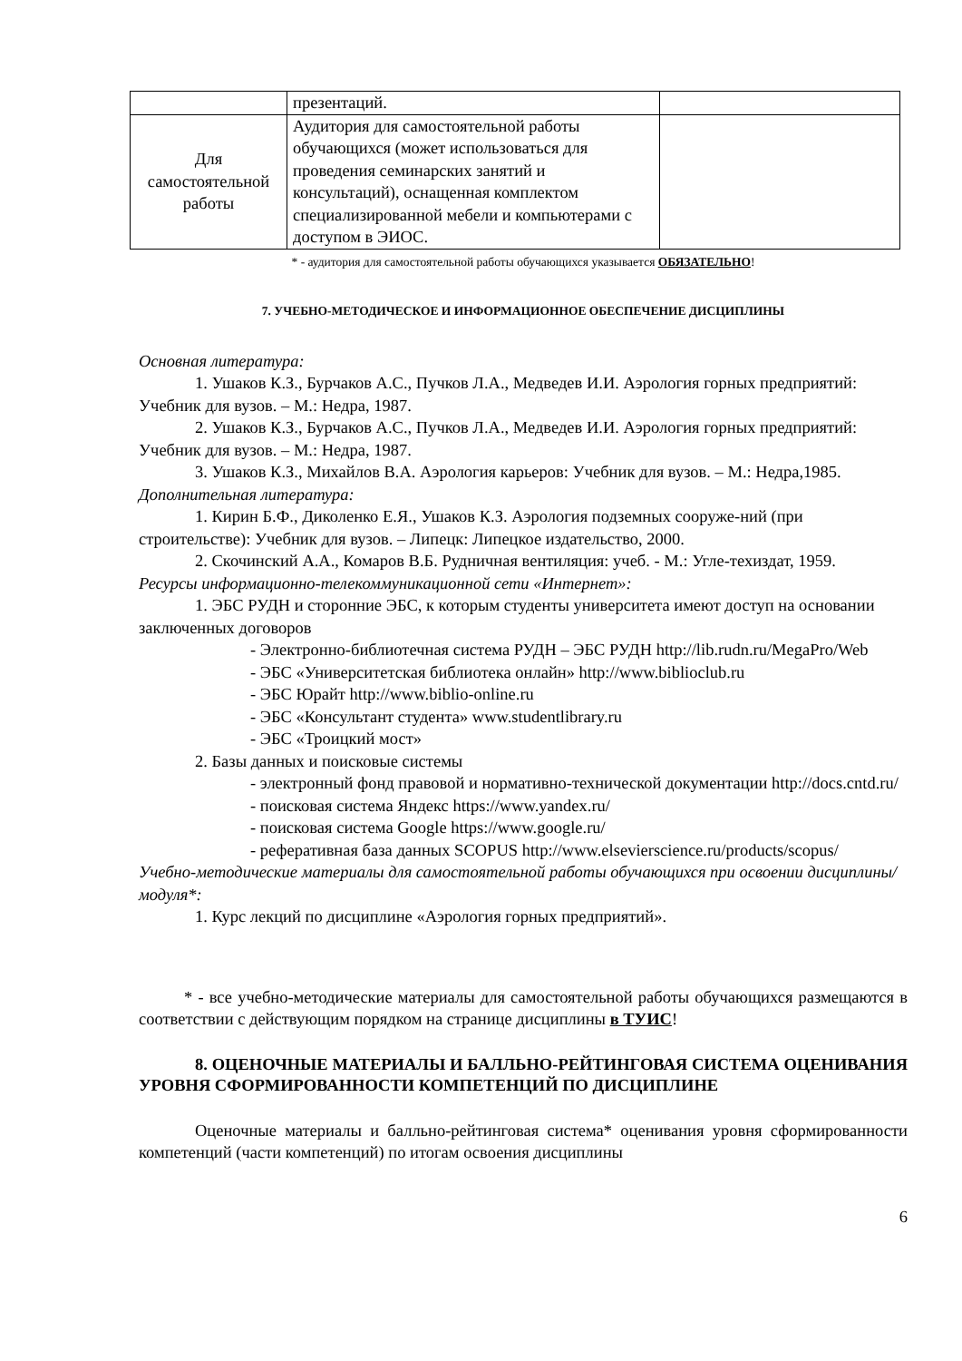| | презентаций. | |
| Для самостоятельной работы | Аудитория для самостоятельной работы обучающихся (может использоваться для проведения семинарских занятий и консультаций), оснащенная комплектом специализированной мебели и компьютерами с доступом в ЭИОС. | |
* - аудитория для самостоятельной работы обучающихся указывается ОБЯЗАТЕЛЬНО!
7. УЧЕБНО-МЕТОДИЧЕСКОЕ И ИНФОРМАЦИОННОЕ ОБЕСПЕЧЕНИЕ ДИСЦИПЛИНЫ
Основная литература:
1. Ушаков К.З., Бурчаков А.С., Пучков Л.А., Медведев И.И. Аэрология горных предприятий: Учебник для вузов. – М.: Недра, 1987.
2. Ушаков К.З., Бурчаков А.С., Пучков Л.А., Медведев И.И. Аэрология горных предприятий: Учебник для вузов. – М.: Недра, 1987.
3. Ушаков К.З., Михайлов В.А. Аэрология карьеров: Учебник для вузов. – М.: Недра,1985.
Дополнительная литература:
1. Кирин Б.Ф., Диколенко Е.Я., Ушаков К.З. Аэрология подземных сооруже-ний (при строительстве): Учебник для вузов. – Липецк: Липецкое издательство, 2000.
2. Скочинский А.А., Комаров В.Б. Рудничная вентиляция: учеб. - М.: Угле-техиздат, 1959.
Ресурсы информационно-телекоммуникационной сети «Интернет»:
1. ЭБС РУДН и сторонние ЭБС, к которым студенты университета имеют доступ на основании заключенных договоров
- Электронно-библиотечная система РУДН – ЭБС РУДН http://lib.rudn.ru/MegaPro/Web
- ЭБС «Университетская библиотека онлайн» http://www.biblioclub.ru
- ЭБС Юрайт http://www.biblio-online.ru
- ЭБС «Консультант студента» www.studentlibrary.ru
- ЭБС «Троицкий мост»
2. Базы данных и поисковые системы
- электронный фонд правовой и нормативно-технической документации http://docs.cntd.ru/
- поисковая система Яндекс https://www.yandex.ru/
- поисковая система Google https://www.google.ru/
- реферативная база данных SCOPUS http://www.elsevierscience.ru/products/scopus/
Учебно-методические материалы для самостоятельной работы обучающихся при освоении дисциплины/модуля*:
1. Курс лекций по дисциплине «Аэрология горных предприятий».
* - все учебно-методические материалы для самостоятельной работы обучающихся размещаются в соответствии с действующим порядком на странице дисциплины в ТУИС!
8. ОЦЕНОЧНЫЕ МАТЕРИАЛЫ И БАЛЛЬНО-РЕЙТИНГОВАЯ СИСТЕМА ОЦЕНИВАНИЯ УРОВНЯ СФОРМИРОВАННОСТИ КОМПЕТЕНЦИЙ ПО ДИСЦИПЛИНЕ
Оценочные материалы и балльно-рейтинговая система* оценивания уровня сформированности компетенций (части компетенций) по итогам освоения дисциплины
6